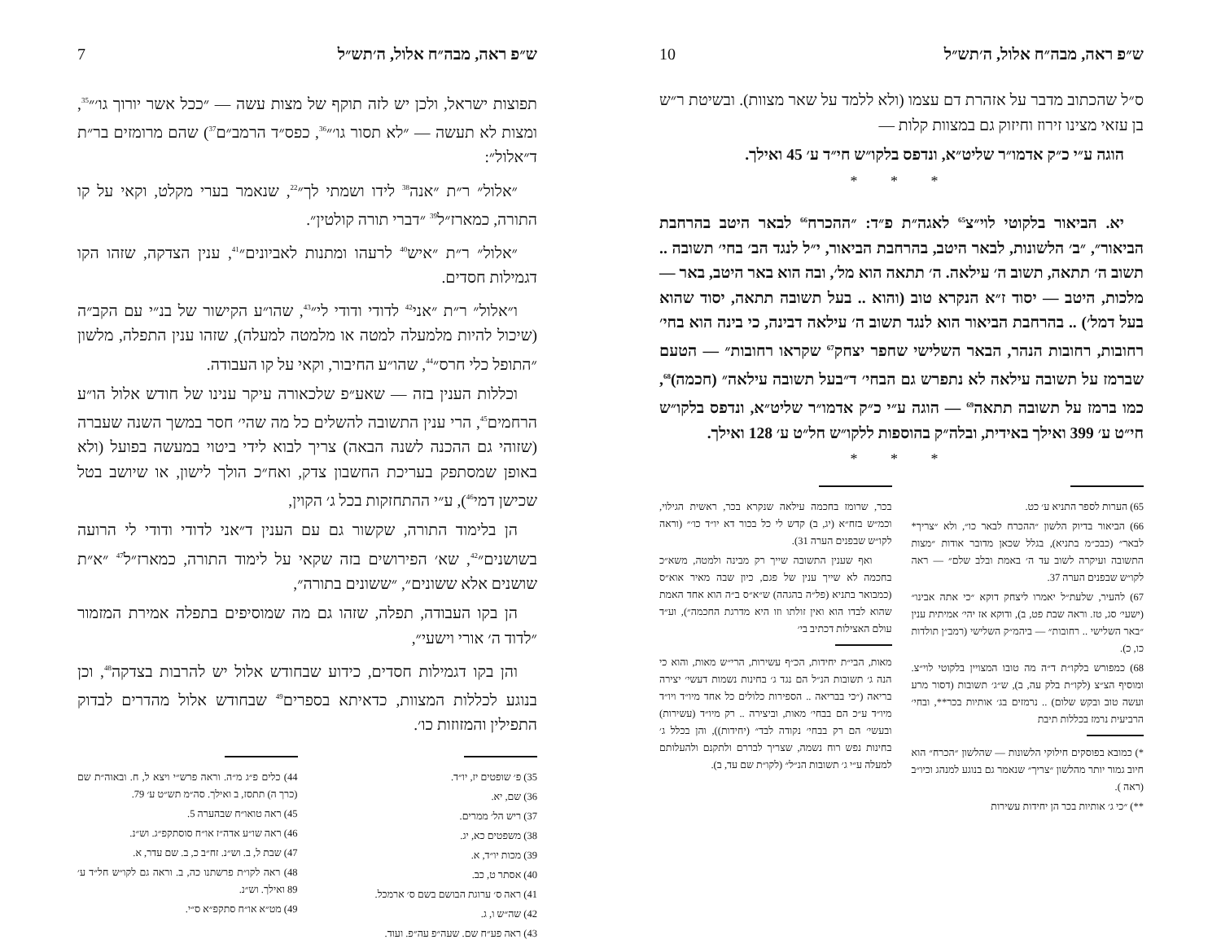ש״פ ראה, מבה״ח אלול, ה׳תש״ל 10
ס״ל שהכתוב מדבר על אזהרת דם עצמו (ולא ללמד על שאר מצוות). ובשיטת ר״ש בן עזאי מצינו זירוז וחיזוק גם במצוות קלות —
הוגה ע״י כ״ק אדמו״ר שליט״א, ונדפס בלקו״ש חי״ד ע׳ 45 ואילך.
* * *
יא. הביאור בלקוטי לוי״צ<sup>65</sup> לאגה״ת פ״ד: ״ההכרח<sup>66</sup> לבאר היטב בהרחבת הביאור״, ״ב׳ הלשונות, לבאר היטב, בהרחבת הביאור, י״ל לנגד הב׳ בחי׳ תשובה .. תשוב ה׳ תתאה, תשוב ה׳ עילאה. ה׳ תתאה הוא מל׳, ובה הוא באר היטב, באר — מלכות, היטב — יסוד ז״א הנקרא טוב (והוא .. בעל תשובה תתאה, יסוד שהוא בעל דמל׳) .. בהרחבת הביאור הוא לנגד תשוב ה׳ עילאה דבינה, כי בינה הוא בחי׳ רחובות, רחובות הנהר, הבאר השלישי שחפר יצחק<sup>67</sup> שקראו רחובות״ — הטעם שברמז על תשובה עילאה לא נתפרש גם הבחי׳ ד״בעל תשובה עילאה״ (חכמה)<sup>68</sup>, כמו ברמז על תשובה תתאה<sup>69</sup> — הוגה ע״י כ״ק אדמו״ר שליט״א, ונדפס בלקו״ש חי״ט ע׳ 399 ואילך באידית, ובלה״ק בהוספות ללקו״ש חל״ט ע׳ 128 ואילך.
* * *
65) הערות לספר התניא ע׳ כט.
66) הביאור בדיוק הלשון ״ההכרח לבאר כו״, ולא ״צריך* לבאר״ (כבכ״מ בתניא), בגלל שכאן מדובר אודות ״מצות התשובה ועיקרה לשוב עד ה׳ באמת ובלב שלם״ — ראה לקו״ש שבפנים הערה 37.
67) להעיר, שלעת״ל יאמרו ליצחק דוקא ״כי אתה אבינו״ (ישעי׳ סג, טז. וראה שבת פט, ב), ודוקא אז יהי׳ אמיתית ענין ״באר השלישי .. רחובות״ — ביהמ״ק השלישי (רמב״ן תולדות כו, כ).
68) כמפורש בלקו״ת ד״ה מה טובו המצויין בלקוטי לוי״צ. ומוסיף הצ״צ (לקו״ת בלק עה, ב), ש״ג׳ תשובות (דסור מרע ועשה טוב ובקש שלום) .. נרמזים בג׳ אותיות בכר**, ובחי׳ הרביעית נרמז בכללות תיבת
*) כמובא בפוסקים חילוקי הלשונות — שהלשון ״הכרח״ הוא חיוב גמור יותר מהלשון ״צריך״ שנאמר גם בנוגע למנהג וכיו״ב (ראה ).
**) ״כי ג׳ אותיות בכר הן יחידות עשירות
בכר, שרומז בחכמה עילאה שנקרא בכר, ראשית הגילוי, וכמ״ש בזח״א (יג, ב) קדש לי כל בכור דא יו״ד כו׳״ (וראה לקו״ש שבפנים הערה 31).
ואף שענין התשובה שייך רק מבינה ולמטה, משא״כ בחכמה לא שייך ענין של פגם, כיון שבה מאיר אוא״ס (כמבואר בתניא (פל״ה בהגהה) ש״א״ס ב״ה הוא אחד האמת שהוא לבדו הוא ואין זולתו וזו היא מדרגת החכמה״), וע״ד עולם האצילות דכתיב בי׳
מאות, הבי״ת יחידות, הכ״ף עשירות, הרי״ש מאות, והוא כי הנה ג׳ תשובות הנ״ל הם נגד ג׳ בחינות נשמות דעשי׳ יצירה בריאה (״כי בבריאה .. הספירות כלולים כל אחד מיו״ד ויו״ד מיו״ד ע״כ הם בבחי׳ מאות, וביצירה .. רק מיו״ד (עשירות) ובעשי׳ הם רק בבחי׳ נקודה לבד״ (יחידות)), והן בכלל ג׳ בחינות נפש רוח נשמה, שצריך לבררם ולתקנם ולהעלותם למעלה ע״י ג׳ תשובות הנ״ל״ (לקו״ת שם עד, ב).
ש״פ ראה, מבה״ח אלול, ה׳תש״ל 7
תפוצות ישראל, ולכן יש לזה תוקף של מצות עשה — ״ככל אשר יורוך גו׳״<sup>35</sup>, ומצות לא תעשה — ״לא תסור גו׳״<sup>36</sup>, כפס״ד הרמב״ם<sup>37</sup>) שהם מרומזים בר״ת ד״אלול״:
״אלול״ ר״ת ״אנה<sup>38</sup> לידו ושמתי לך״<sup>22</sup>, שנאמר בערי מקלט, וקאי על קו התורה, כמארז״ל<sup>39</sup> ״דברי תורה קולטין״.
״אלול״ ר״ת ״איש<sup>40</sup> לרעהו ומתנות לאביונים״<sup>41</sup>, ענין הצדקה, שזהו הקו דגמילות חסדים.
ו״אלול״ ר״ת ״אני<sup>42</sup> לדודי ודודי לי״<sup>43</sup>, שהו״ע הקישור של בנ״י עם הקב״ה (שיכול להיות מלמעלה למטה או מלמטה למעלה), שזהו ענין התפלה, מלשון ״התופל כלי חרס״<sup>44</sup>, שהו״ע החיבור, וקאי על קו העבודה.
וכללות הענין בזה — שאע״פ שלכאורה עיקר ענינו של חודש אלול הו״ע הרחמים<sup>45</sup>, הרי ענין התשובה להשלים כל מה שהי׳ חסר במשך השנה שעברה (שזוהי גם ההכנה לשנה הבאה) צריך לבוא לידי ביטוי במעשה בפועל (ולא באופן שמסתפק בעריכת החשבון צדק, ואח״כ הולך לישון, או שיושב בטל שכישן דמי<sup>46</sup>), ע״י ההתחזקות בכל ג׳ הקוין,
הן בלימוד התורה, שקשור גם עם הענין ד״אני לדודי ודודי לי הרועה בשושנים״<sup>42</sup>, שא׳ הפירושים בזה שקאי על לימוד התורה, כמארז״ל<sup>47</sup> ״א״ת שושנים אלא ששונים״, ״ששונים בתורה״,
הן בקו העבודה, תפלה, שזהו גם מה שמוסיפים בתפלה אמירת המזמור ״לדוד ה׳ אורי וישעי״,
והן בקו דגמילות חסדים, כידוע שבחודש אלול יש להרבות בצדקה<sup>48</sup>, וכן בנוגע לכללות המצוות, כדאיתא בספרים<sup>49</sup> שבחודש אלול מהדרים לבדוק התפילין והמזוזות כו׳.
35) פ׳ שופטים יז, יו״ד.
36) שם, יא.
37) ריש הל׳ ממרים.
38) משפטים כא, יג.
39) מכות יו״ד, א.
40) אסתר ט, כב.
41) ראה ס׳ ערוגת הבושם בשם ס׳ ארמכל.
42) שה״ש ו, ג.
43) ראה פע״ח שם. שעה״פ עה״פ. ועוד.
44) כלים פ״ג מ״ה. וראה פרש״י ויצא ל, ח. ובאוה״ת שם (כרך ה) תתסז, ב ואילך. סה״מ תש״ט ע׳ 79.
45) ראה טואו״ח שבהערה 5.
46) ראה שו״ע אדה״ז או״ח סוסתקפ״ג. וש״נ.
47) שבת ל, ב. וש״נ. זח״ב כ, ב. שם עדר, א.
48) ראה לקו״ת פרשתנו כה, ב. וראה גם לקו״ש חל״ד ע׳ 89 ואילך. וש״נ.
49) מט״א או״ח סתקפ״א ס״י.